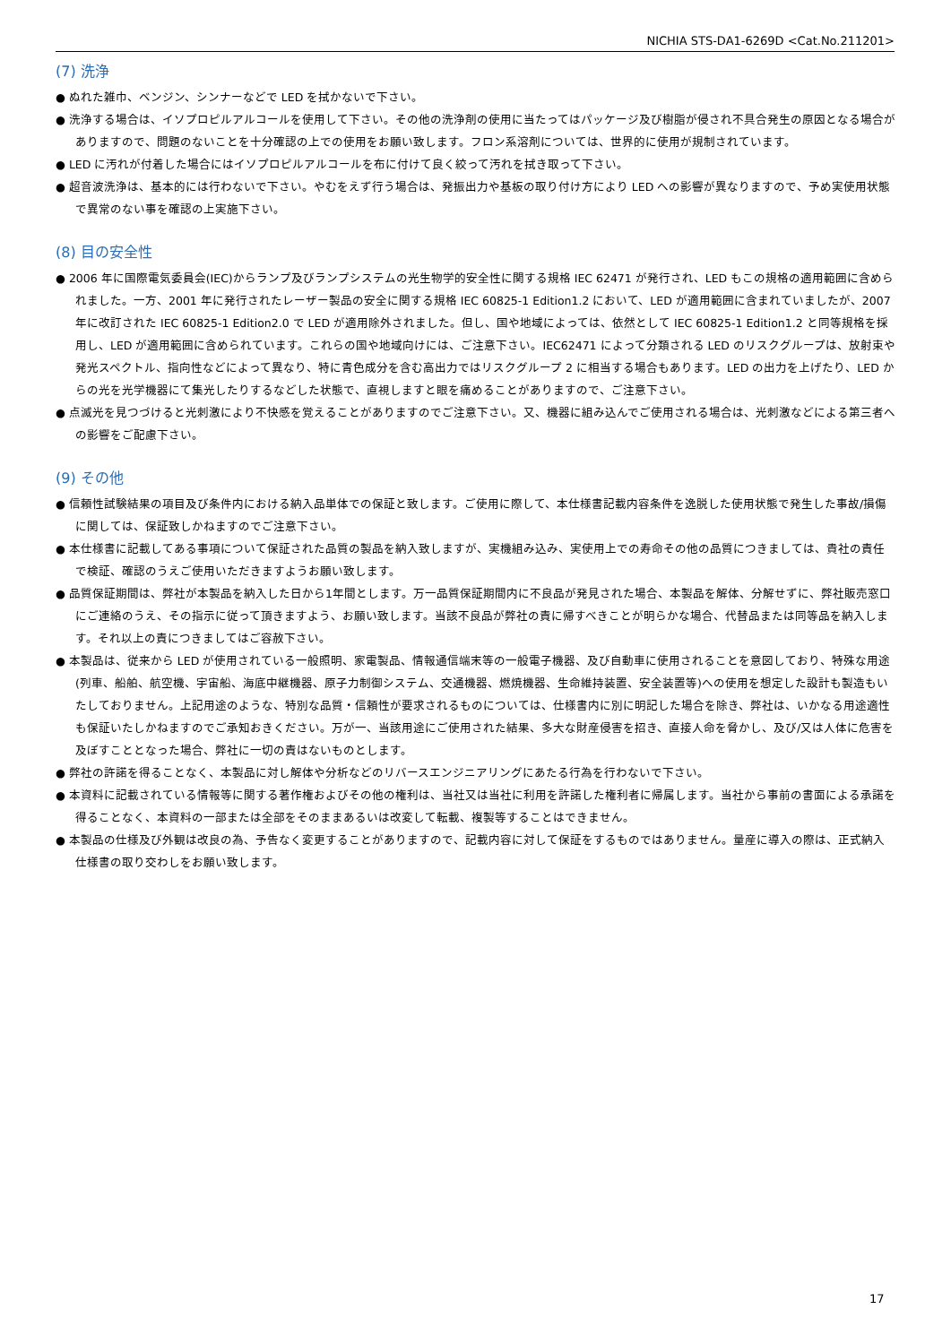NICHIA STS-DA1-6269D <Cat.No.211201>
(7) 洗浄
● ぬれた雑巾、ベンジン、シンナーなどで LED を拭かないで下さい。
● 洗浄する場合は、イソプロピルアルコールを使用して下さい。その他の洗浄剤の使用に当たってはパッケージ及び樹脂が侵され不具合発生の原因となる場合がありますので、問題のないことを十分確認の上での使用をお願い致します。フロン系溶剤については、世界的に使用が規制されています。
● LED に汚れが付着した場合にはイソプロピルアルコールを布に付けて良く絞って汚れを拭き取って下さい。
● 超音波洗浄は、基本的には行わないで下さい。やむをえず行う場合は、発振出力や基板の取り付け方により LED への影響が異なりますので、予め実使用状態で異常のない事を確認の上実施下さい。
(8) 目の安全性
● 2006 年に国際電気委員会(IEC)からランプ及びランプシステムの光生物学的安全性に関する規格 IEC 62471 が発行され、LED もこの規格の適用範囲に含められました。一方、2001 年に発行されたレーザー製品の安全に関する規格 IEC 60825-1 Edition1.2 において、LED が適用範囲に含まれていましたが、2007 年に改訂された IEC 60825-1 Edition2.0 で LED が適用除外されました。但し、国や地域によっては、依然として IEC 60825-1 Edition1.2 と同等規格を採用し、LED が適用範囲に含められています。これらの国や地域向けには、ご注意下さい。IEC62471 によって分類される LED のリスクグループは、放射束や発光スペクトル、指向性などによって異なり、特に青色成分を含む高出力ではリスクグループ 2 に相当する場合もあります。LED の出力を上げたり、LED からの光を光学機器にて集光したりするなどした状態で、直視しますと眼を痛めることがありますので、ご注意下さい。
● 点滅光を見つづけると光刺激により不快感を覚えることがありますのでご注意下さい。又、機器に組み込んでご使用される場合は、光刺激などによる第三者への影響をご配慮下さい。
(9) その他
● 信頼性試験結果の項目及び条件内における納入品単体での保証と致します。ご使用に際して、本仕様書記載内容条件を逸脱した使用状態で発生した事故/損傷に関しては、保証致しかねますのでご注意下さい。
● 本仕様書に記載してある事項について保証された品質の製品を納入致しますが、実機組み込み、実使用上での寿命その他の品質につきましては、貴社の責任で検証、確認のうえご使用いただきますようお願い致します。
● 品質保証期間は、弊社が本製品を納入した日から1年間とします。万一品質保証期間内に不良品が発見された場合、本製品を解体、分解せずに、弊社販売窓口にご連絡のうえ、その指示に従って頂きますよう、お願い致します。当該不良品が弊社の責に帰すべきことが明らかな場合、代替品または同等品を納入します。それ以上の責につきましてはご容赦下さい。
● 本製品は、従来から LED が使用されている一般照明、家電製品、情報通信端末等の一般電子機器、及び自動車に使用されることを意図しており、特殊な用途(列車、船舶、航空機、宇宙船、海底中継機器、原子力制御システム、交通機器、燃焼機器、生命維持装置、安全装置等)への使用を想定した設計も製造もいたしておりません。上記用途のような、特別な品質・信頼性が要求されるものについては、仕様書内に別に明記した場合を除き、弊社は、いかなる用途適性も保証いたしかねますのでご承知おきください。万が一、当該用途にご使用された結果、多大な財産侵害を招き、直接人命を脅かし、及び/又は人体に危害を及ぼすこととなった場合、弊社に一切の責はないものとします。
● 弊社の許諾を得ることなく、本製品に対し解体や分析などのリバースエンジニアリングにあたる行為を行わないで下さい。
● 本資料に記載されている情報等に関する著作権およびその他の権利は、当社又は当社に利用を許諾した権利者に帰属します。当社から事前の書面による承諾を得ることなく、本資料の一部または全部をそのままあるいは改変して転載、複製等することはできません。
● 本製品の仕様及び外観は改良の為、予告なく変更することがありますので、記載内容に対して保証をするものではありません。量産に導入の際は、正式納入仕様書の取り交わしをお願い致します。
17